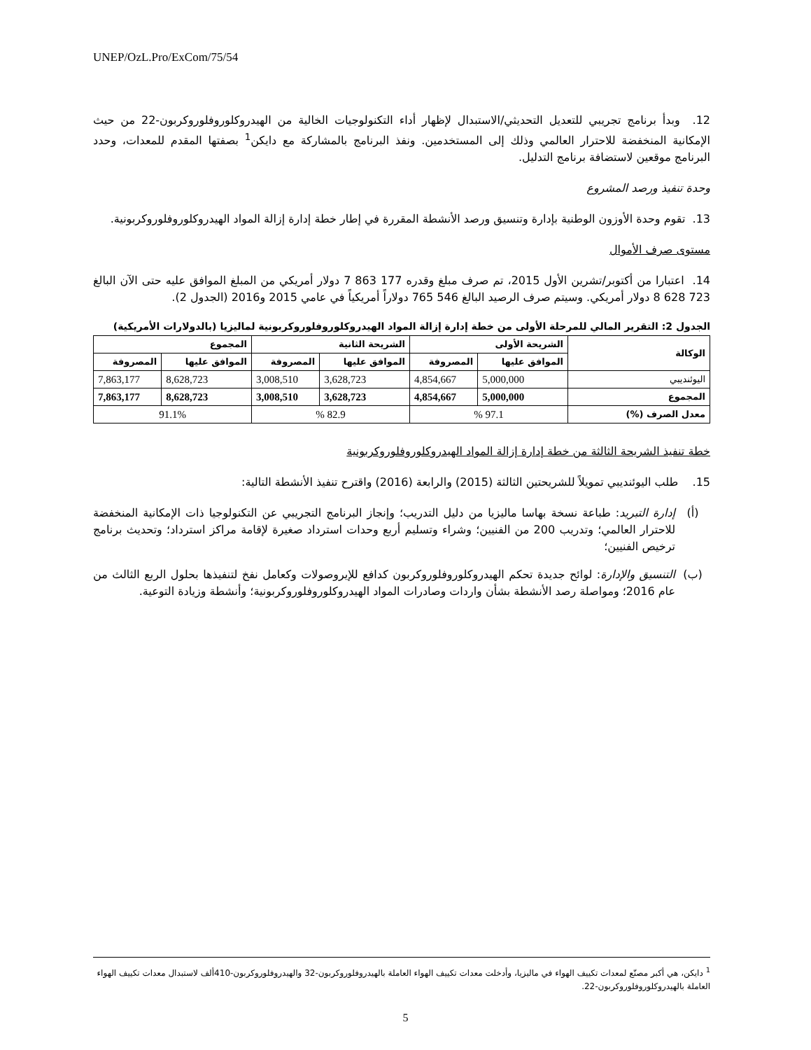UNEP/OzL.Pro/ExCom/75/54
12. وبدأ برنامج تجريبي للتعديل التحديثي/الاستبدال لإظهار أداء التكنولوجيات الخالية من الهيدروكلوروفلوروكربون-22 من حيث الإمكانية المنخفضة للاحترار العالمي وذلك إلى المستخدمين. ونفذ البرنامج بالمشاركة مع دايكن<sup>1</sup> بصفتها المقدم للمعدات، وحدد البرنامج موقعين لاستضافة برنامج التدليل.
وحدة تنفيذ ورصد المشروع
13. تقوم وحدة الأوزون الوطنية بإدارة وتنسيق ورصد الأنشطة المقررة في إطار خطة إدارة إزالة المواد الهيدروكلوروفلوروكربونية.
مستوى صرف الأموال
14. اعتبارا من أكتوبر/تشرين الأول 2015، تم صرف مبلغ وقدره 177 863 7 دولار أمريكي من المبلغ الموافق عليه حتى الآن البالغ 723 628 8 دولار أمريكي. وسيتم صرف الرصيد البالغ 546 765 دولاراً أمريكياً في عامي 2015 و2016 (الجدول 2).
الجدول 2: التقرير المالي للمرحلة الأولى من خطة إدارة إزالة المواد الهيدروكلوروفلوروكربونية لماليزيا (بالدولارات الأمريكية)
| الوكالة | الشريحة الأولى | | الشريحة الثانية | | المجموع | |
| --- | --- | --- | --- | --- | --- | --- |
| | الموافق عليها | المصروفة | الموافق عليها | المصروفة | الموافق عليها | المصروفة |
| اليوئنديبي | 5,000,000 | 4,854,667 | 3,628,723 | 3,008,510 | 8,628,723 | 7,863,177 |
| المجموع | 5,000,000 | 4,854,667 | 3,628,723 | 3,008,510 | 8,628,723 | 7,863,177 |
| معدل الصرف (%) | 97.1 % | | 82.9 % | | 91.1% | |
خطة تنفيذ الشريحة الثالثة من خطة إدارة إزالة المواد الهيدروكلوروفلوروكربونية
15. طلب اليوئنديبي تمويلاً للشريحتين الثالثة (2015) والرابعة (2016) واقترح تنفيذ الأنشطة التالية:
(أ) إدارة التبريد: طباعة نسخة بهاسا ماليزيا من دليل التدريب؛ وإنجاز البرنامج التجريبي عن التكنولوجيا ذات الإمكانية المنخفضة للاحترار العالمي؛ وتدريب 200 من الفنيين؛ وشراء وتسليم أربع وحدات استرداد صغيرة لإقامة مراكز استرداد؛ وتحديث برنامج ترخيص الفنيين؛
(ب) التنسيق والإدارة: لوائح جديدة تحكم الهيدروكلوروفلوروكربون كدافع للإيروصولات وكعامل نفخ لتنفيذها بحلول الربع الثالث من عام 2016؛ ومواصلة رصد الأنشطة بشأن واردات وصادرات المواد الهيدروكلوروفلوروكربونية؛ وأنشطة وزيادة التوعية.
<sup>1</sup> دايكن، هي أكبر مصنّع لمعدات تكييف الهواء في ماليزيا، وأدخلت معدات تكييف الهواء العاملة بالهيدروفلوروكربون-32 والهيدروفلوروكربون-410ألف لاستبدال معدات تكييف الهواء العاملة بالهيدروكلوروفلوروكربون-22.
5